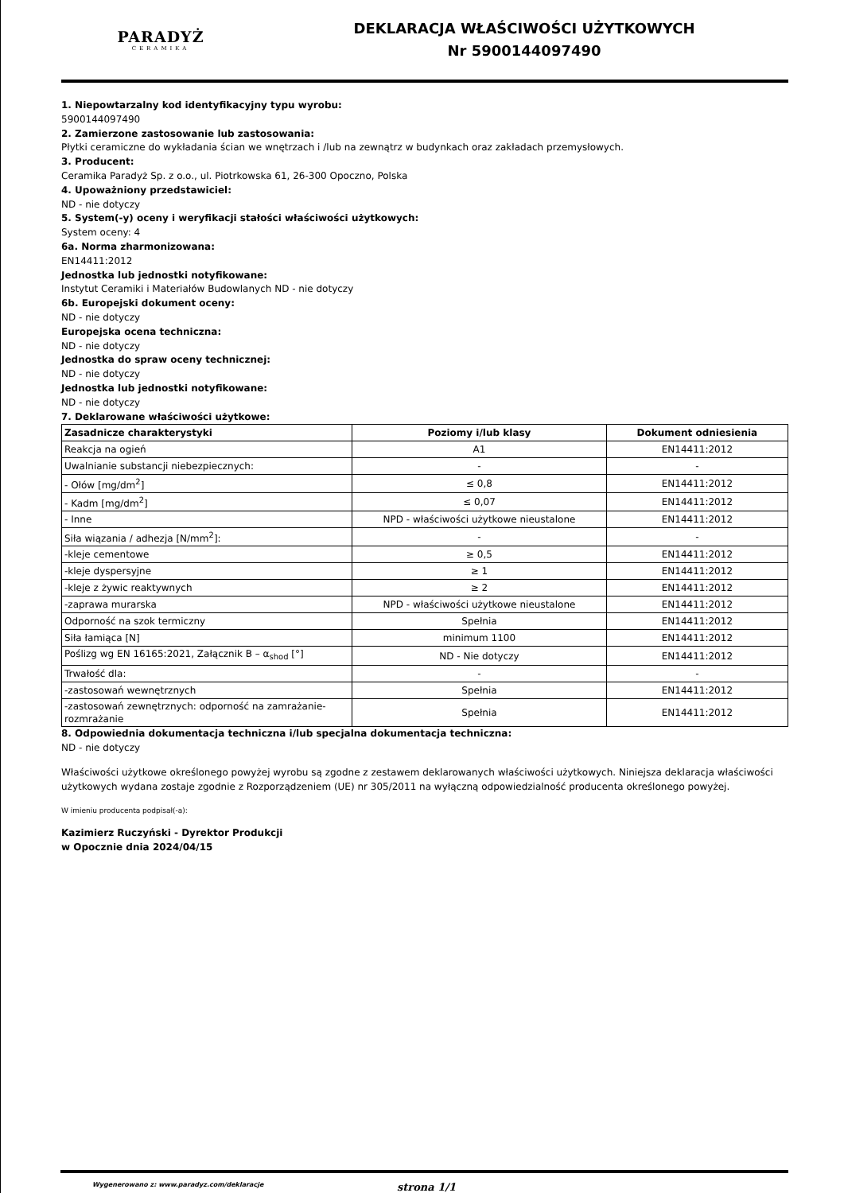PARADYŻ
CERAMIKA
DEKLARACJA WŁAŚCIWOŚCI UŻYTKOWYCH
Nr 5900144097490
1. Niepowtarzalny kod identyfikacyjny typu wyrobu:
5900144097490
2. Zamierzone zastosowanie lub zastosowania:
Płytki ceramiczne do wykładania ścian we wnętrzach i /lub na zewnątrz w budynkach oraz zakładach przemysłowych.
3. Producent:
Ceramika Paradyż Sp. z o.o., ul. Piotrkowska 61, 26-300 Opoczno, Polska
4. Upoważniony przedstawiciel:
ND - nie dotyczy
5. System(-y) oceny i weryfikacji stałości właściwości użytkowych:
System oceny: 4
6a. Norma zharmonizowana:
EN14411:2012
Jednostka lub jednostki notyfikowane:
Instytut Ceramiki i Materiałów Budowlanych ND - nie dotyczy
6b. Europejski dokument oceny:
ND - nie dotyczy
Europejska ocena techniczna:
ND - nie dotyczy
Jednostka do spraw oceny technicznej:
ND - nie dotyczy
Jednostka lub jednostki notyfikowane:
ND - nie dotyczy
7. Deklarowane właściwości użytkowe:
| Zasadnicze charakterystyki | Poziomy i/lub klasy | Dokument odniesienia |
| --- | --- | --- |
| Reakcja na ogień | A1 | EN14411:2012 |
| Uwalnianie substancji niebezpiecznych: | - | - |
| - Ołów [mg/dm<sup>2</sup>] | ≤ 0,8 | EN14411:2012 |
| - Kadm [mg/dm<sup>2</sup>] | ≤ 0,07 | EN14411:2012 |
| - Inne | NPD - właściwości użytkowe nieustalone | EN14411:2012 |
| Siła wiązania / adhezja [N/mm<sup>2</sup>]: | - | - |
| -kleje cementowe | ≥ 0,5 | EN14411:2012 |
| -kleje dyspersyjne | ≥ 1 | EN14411:2012 |
| -kleje z żywic reaktywnych | ≥ 2 | EN14411:2012 |
| -zaprawa murarska | NPD - właściwości użytkowe nieustalone | EN14411:2012 |
| Odporność na szok termiczny | Spełnia | EN14411:2012 |
| Siła łamiąca [N] | minimum 1100 | EN14411:2012 |
| Poślizg wg EN 16165:2021, Załącznik B – α<sub>shod</sub> [°] | ND - Nie dotyczy | EN14411:2012 |
| Trwałość dla: | - | - |
| -zastosowań wewnętrznych | Spełnia | EN14411:2012 |
| -zastosowań zewnętrznych: odporność na zamrażanie-rozmrażanie | Spełnia | EN14411:2012 |
8. Odpowiednia dokumentacja techniczna i/lub specjalna dokumentacja techniczna:
ND - nie dotyczy
Właściwości użytkowe określonego powyżej wyrobu są zgodne z zestawem deklarowanych właściwości użytkowych. Niniejsza deklaracja właściwości użytkowych wydana zostaje zgodnie z Rozporządzeniem (UE) nr 305/2011 na wyłączną odpowiedzialność producenta określonego powyżej.
W imieniu producenta podpisał(-a):
Kazimierz Ruczyński - Dyrektor Produkcji
w Opocznie dnia 2024/04/15
Wygenerowano z: www.paradyz.com/deklaracje strona 1/1